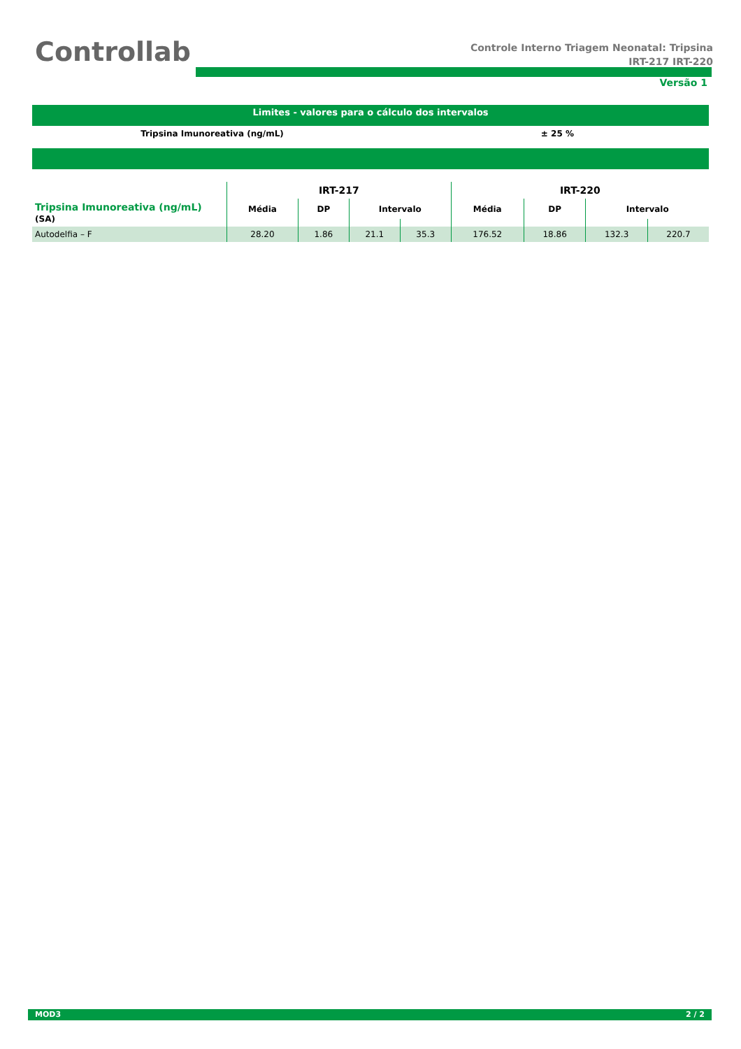Controllab
Controle Interno Triagem Neonatal: Tripsina
IRT-217 IRT-220
Versão 1
Limites - valores para o cálculo dos intervalos
Tripsina Imunoreativa (ng/mL) ± 25 %
| | IRT-217 | | | | IRT-220 | | | |
| --- | --- | --- | --- | --- | --- | --- | --- | --- |
| Tripsina Imunoreativa (ng/mL) (SA) | Média | DP | Intervalo | | Média | DP | Intervalo | |
| Autodelfia – F | 28.20 | 1.86 | 21.1 | 35.3 | 176.52 | 18.86 | 132.3 | 220.7 |
MOD3 2 / 2